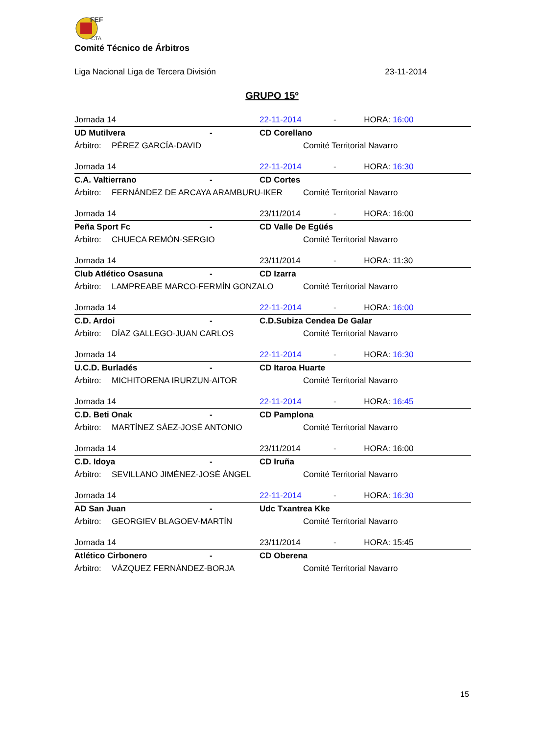FEF
CTA
Comité Técnico de Árbitros
Liga Nacional Liga de Tercera División 23-11-2014
GRUPO 15º
| Jornada 14 | | | 22-11-2014 | | - HORA: 16:00 |
| UD Mutilvera | | - | CD Corellano | | |
| Árbitro: | PÉREZ GARCÍA-DAVID | | | Comité Territorial Navarro | |
| Jornada 14 | | | 22-11-2014 | | - HORA: 16:30 |
| C.A. Valtierrano | | - | CD Cortes | | |
| Árbitro: | FERNÁNDEZ DE ARCAYA ARAMBURU-IKER | | | Comité Territorial Navarro | |
| Jornada 14 | | | 23/11/2014 | | - HORA: 16:00 |
| Peña Sport Fc | | - | CD Valle De Egüés | | |
| Árbitro: | CHUECA REMÓN-SERGIO | | | Comité Territorial Navarro | |
| Jornada 14 | | | 23/11/2014 | | - HORA: 11:30 |
| Club Atlético Osasuna | | - | CD Izarra | | |
| Árbitro: | LAMPREABE MARCO-FERMÍN GONZALO | | | Comité Territorial Navarro | |
| Jornada 14 | | | 22-11-2014 | | - HORA: 16:00 |
| C.D. Ardoi | | - | C.D.Subiza Cendea De Galar | | |
| Árbitro: | DÍAZ GALLEGO-JUAN CARLOS | | | Comité Territorial Navarro | |
| Jornada 14 | | | 22-11-2014 | | - HORA: 16:30 |
| U.C.D. Burladés | | - | CD Itaroa Huarte | | |
| Árbitro: | MICHITORENA IRURZUN-AITOR | | | Comité Territorial Navarro | |
| Jornada 14 | | | 22-11-2014 | | - HORA: 16:45 |
| C.D. Beti Onak | | - | CD Pamplona | | |
| Árbitro: | MARTÍNEZ SÁEZ-JOSÉ ANTONIO | | | Comité Territorial Navarro | |
| Jornada 14 | | | 23/11/2014 | | - HORA: 16:00 |
| C.D. Idoya | | - | CD Iruña | | |
| Árbitro: | SEVILLANO JIMÉNEZ-JOSÉ ÁNGEL | | | Comité Territorial Navarro | |
| Jornada 14 | | | 22-11-2014 | | - HORA: 16:30 |
| AD San Juan | | - | Udc Txantrea Kke | | |
| Árbitro: | GEORGIEV BLAGOEV-MARTÍN | | | Comité Territorial Navarro | |
| Jornada 14 | | | 23/11/2014 | | - HORA: 15:45 |
| Atlético Cirbonero | | - | CD Oberena | | |
| Árbitro: | VÁZQUEZ FERNÁNDEZ-BORJA | | | Comité Territorial Navarro | |
15